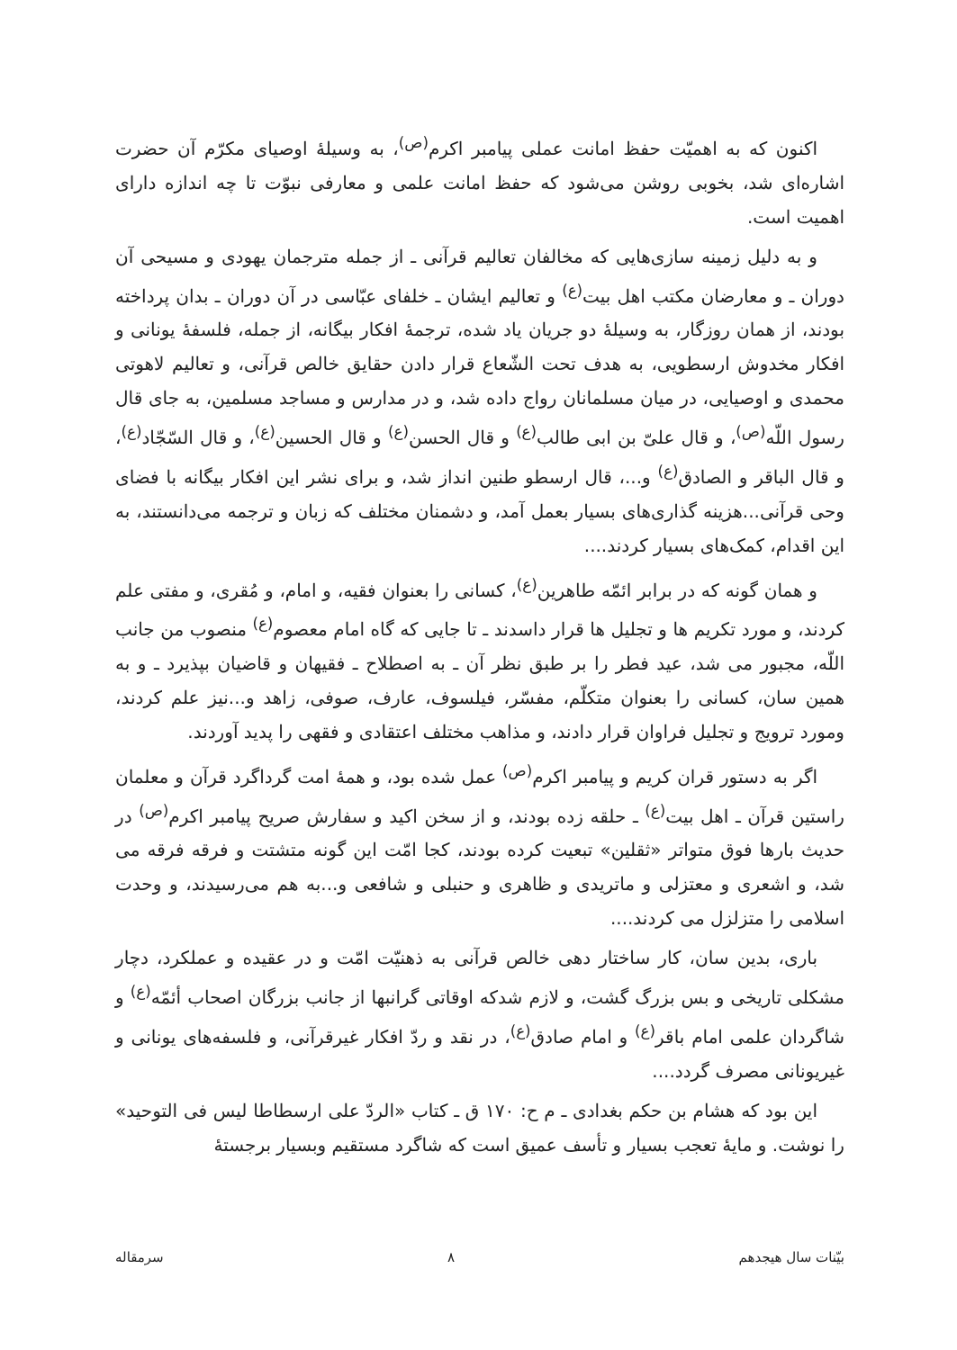اکنون که به اهمیّت حفظ امانت عملی پیامبر اکرم<sup>(ص)</sup>، به وسیلهٔ اوصیای مکرّم آن حضرت اشاره‌ای شد، بخوبی روشن می‌شود که حفظ امانت علمی و معارفی نبوّت تا چه اندازه دارای اهمیت است.
و به دلیل زمینه سازی‌هایی که مخالفان تعالیم قرآنی ـ از جمله مترجمان یهودی و مسیحی آن دوران ـ و معارضان مکتب اهل بیت<sup>(ع)</sup> و تعالیم ایشان ـ خلفای عبّاسی در آن دوران ـ بدان پرداخته بودند، از همان روزگار، به وسیلهٔ دو جریان یاد شده، ترجمهٔ افکار بیگانه، از جمله، فلسفهٔ یونانی و افکار مخدوش ارسطویی، به هدف تحت الشّعاع قرار دادن حقایق خالص قرآنی، و تعالیم لاهوتی محمدی و اوصیایی، در میان مسلمانان رواج داده شد، و در مدارس و مساجد مسلمین، به جای قال رسول اللّه<sup>(ص)</sup>، و قال علیّ بن ابی طالب<sup>(ع)</sup> و قال الحسن<sup>(ع)</sup> و قال الحسین<sup>(ع)</sup>، و قال السّجّاد<sup>(ع)</sup>، و قال الباقر و الصادق<sup>(ع)</sup> و...، قال ارسطو طنین انداز شد، و برای نشر این افکار بیگانه با فضای وحی قرآنی...هزینه گذاری‌های بسیار بعمل آمد، و دشمنان مختلف که زبان و ترجمه می‌دانستند، به این اقدام، کمک‌های بسیار کردند....
و همان گونه که در برابر ائمّه طاهرین<sup>(ع)</sup>، کسانی را بعنوان فقیه، و امام، و مُقری، و مفتی علم کردند، و مورد تکریم ها و تجلیل ها قرار داسدند ـ تا جایی که گاه امام معصوم<sup>(ع)</sup> منصوب من جانب اللّه، مجبور می شد، عید فطر را بر طبق نظر آن ـ به اصطلاح ـ فقیهان و قاضیان بپذیرد ـ و به همین سان، کسانی را بعنوان متکلّم، مفسّر، فیلسوف، عارف، صوفی، زاهد و...نیز علم کردند، ومورد ترویج و تجلیل فراوان قرار دادند، و مذاهب مختلف اعتقادی و فقهی را پدید آوردند.
اگر به دستور قران کریم و پیامبر اکرم<sup>(ص)</sup> عمل شده بود، و همهٔ امت گرداگرد قرآن و معلمان راستین قرآن ـ اهل بیت<sup>(ع)</sup> ـ حلقه زده بودند، و از سخن اکید و سفارش صریح پیامبر اکرم<sup>(ص)</sup> در حدیث بارها فوق متواتر «ثقلین» تبعیت کرده بودند، کجا امّت این گونه متشتت و فرقه فرقه می شد، و اشعری و معتزلی و ماتریدی و ظاهری و حنبلی و شافعی و...به هم می‌رسیدند، و وحدت اسلامی را متزلزل می کردند....
باری، بدین سان، کار ساختار دهی خالص قرآنی به ذهنیّت امّت و در عقیده و عملکرد، دچار مشکلی تاریخی و بس بزرگ گشت، و لازم شدکه اوقاتی گرانبها از جانب بزرگان اصحاب أئمّه<sup>(ع)</sup> و شاگردان علمی امام باقر<sup>(ع)</sup> و امام صادق<sup>(ع)</sup>، در نقد و ردّ افکار غیرقرآنی، و فلسفه‌های یونانی و غیریونانی مصرف گردد....
این بود که هشام بن حکم بغدادی ـ م ح: ۱۷۰ ق ـ کتاب «الردّ علی ارسطاطا لیس فی التوحید» را نوشت. و مایهٔ تعجب بسیار و تأسف عمیق است که شاگرد مستقیم وبسیار برجستهٔ
بیّنات سال هیجدهم ۸ سرمقاله